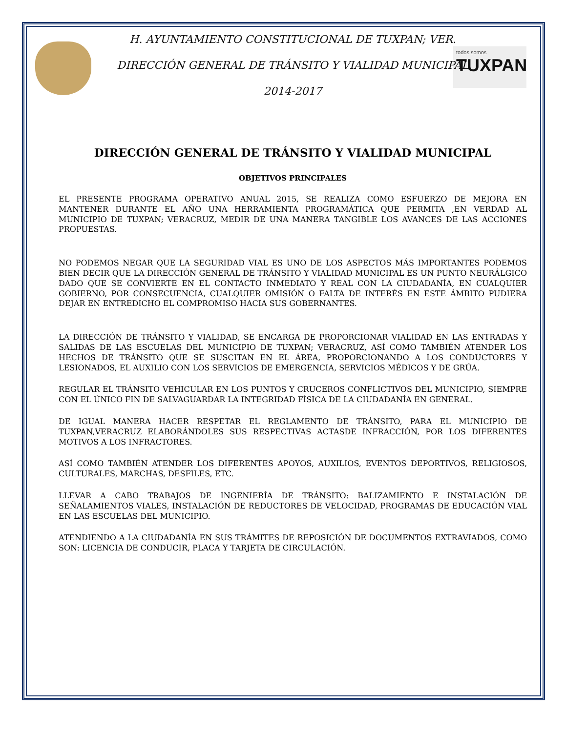todos somos
TUXPAN
H. AYUNTAMIENTO CONSTITUCIONAL DE TUXPAN; VER.
DIRECCIÓN GENERAL DE TRÁNSITO Y VIALIDAD MUNICIPAL
2014-2017
DIRECCIÓN GENERAL DE TRÁNSITO Y VIALIDAD MUNICIPAL
OBJETIVOS PRINCIPALES
EL PRESENTE PROGRAMA OPERATIVO ANUAL 2015, SE REALIZA COMO ESFUERZO DE MEJORA EN MANTENER DURANTE EL AÑO UNA HERRAMIENTA PROGRAMÁTICA QUE PERMITA ,EN VERDAD AL MUNICIPIO DE TUXPAN; VERACRUZ, MEDIR DE UNA MANERA TANGIBLE LOS AVANCES DE LAS ACCIONES PROPUESTAS.
NO PODEMOS NEGAR QUE LA SEGURIDAD VIAL ES UNO DE LOS ASPECTOS MÁS IMPORTANTES PODEMOS BIEN DECIR QUE LA DIRECCIÓN GENERAL DE TRÁNSITO Y VIALIDAD MUNICIPAL ES UN PUNTO NEURÁLGICO DADO QUE SE CONVIERTE EN EL CONTACTO INMEDIATO Y REAL CON LA CIUDADANÍA, EN CUALQUIER GOBIERNO, POR CONSECUENCIA, CUALQUIER OMISIÓN O FALTA DE INTERÉS EN ESTE ÁMBITO PUDIERA DEJAR EN ENTREDICHO EL COMPROMISO HACIA SUS GOBERNANTES.
LA DIRECCIÓN DE TRÁNSITO Y VIALIDAD, SE ENCARGA DE PROPORCIONAR VIALIDAD EN LAS ENTRADAS Y SALIDAS DE LAS ESCUELAS DEL MUNICIPIO DE TUXPAN; VERACRUZ, ASÍ COMO TAMBIÉN ATENDER LOS HECHOS DE TRÁNSITO QUE SE SUSCITAN EN EL ÁREA, PROPORCIONANDO A LOS CONDUCTORES Y LESIONADOS, EL AUXILIO CON LOS SERVICIOS DE EMERGENCIA, SERVICIOS MÉDICOS Y DE GRÚA.
REGULAR EL TRÁNSITO VEHICULAR EN LOS PUNTOS Y CRUCEROS CONFLICTIVOS DEL MUNICIPIO, SIEMPRE CON EL ÚNICO FIN DE SALVAGUARDAR LA INTEGRIDAD FÍSICA DE LA CIUDADANÍA EN GENERAL.
DE IGUAL MANERA HACER RESPETAR EL REGLAMENTO DE TRÁNSITO, PARA EL MUNICIPIO DE TUXPAN,VERACRUZ ELABORÁNDOLES SUS RESPECTIVAS ACTASDE INFRACCIÓN, POR LOS DIFERENTES MOTIVOS A LOS INFRACTORES.
ASÍ COMO TAMBIÉN ATENDER LOS DIFERENTES APOYOS, AUXILIOS, EVENTOS DEPORTIVOS, RELIGIOSOS, CULTURALES, MARCHAS, DESFILES, ETC.
LLEVAR A CABO TRABAJOS DE INGENIERÍA DE TRÁNSITO: BALIZAMIENTO E INSTALACIÓN DE SEÑALAMIENTOS VIALES, INSTALACIÓN DE REDUCTORES DE VELOCIDAD, PROGRAMAS DE EDUCACIÓN VIAL EN LAS ESCUELAS DEL MUNICIPIO.
ATENDIENDO A LA CIUDADANÍA EN SUS TRÁMITES DE REPOSICIÓN DE DOCUMENTOS EXTRAVIADOS, COMO SON: LICENCIA DE CONDUCIR, PLACA Y TARJETA DE CIRCULACIÓN.